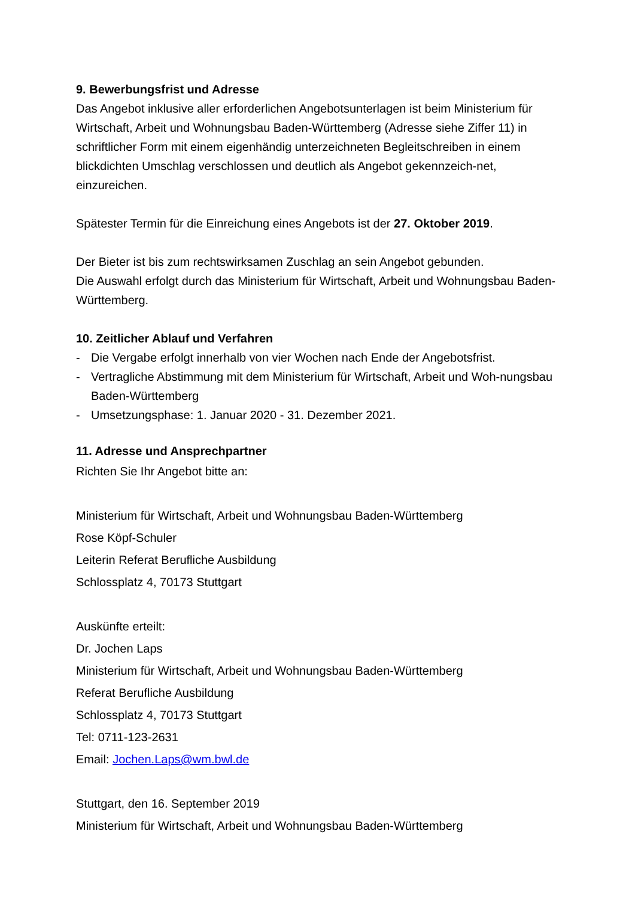9. Bewerbungsfrist und Adresse
Das Angebot inklusive aller erforderlichen Angebotsunterlagen ist beim Ministerium für Wirtschaft, Arbeit und Wohnungsbau Baden-Württemberg (Adresse siehe Ziffer 11) in schriftlicher Form mit einem eigenhändig unterzeichneten Begleitschreiben in einem blickdichten Umschlag verschlossen und deutlich als Angebot gekennzeich-net, einzureichen.
Spätester Termin für die Einreichung eines Angebots ist der 27. Oktober 2019.
Der Bieter ist bis zum rechtswirksamen Zuschlag an sein Angebot gebunden.
Die Auswahl erfolgt durch das Ministerium für Wirtschaft, Arbeit und Wohnungsbau Baden-Württemberg.
10. Zeitlicher Ablauf und Verfahren
- Die Vergabe erfolgt innerhalb von vier Wochen nach Ende der Angebotsfrist.
- Vertragliche Abstimmung mit dem Ministerium für Wirtschaft, Arbeit und Woh-nungsbau Baden-Württemberg
- Umsetzungsphase: 1. Januar 2020 - 31. Dezember 2021.
11. Adresse und Ansprechpartner
Richten Sie Ihr Angebot bitte an:
Ministerium für Wirtschaft, Arbeit und Wohnungsbau Baden-Württemberg
Rose Köpf-Schuler
Leiterin Referat Berufliche Ausbildung
Schlossplatz 4, 70173 Stuttgart
Auskünfte erteilt:
Dr. Jochen Laps
Ministerium für Wirtschaft, Arbeit und Wohnungsbau Baden-Württemberg
Referat Berufliche Ausbildung
Schlossplatz 4, 70173 Stuttgart
Tel: 0711-123-2631
Email: Jochen.Laps@wm.bwl.de
Stuttgart, den 16. September 2019
Ministerium für Wirtschaft, Arbeit und Wohnungsbau Baden-Württemberg